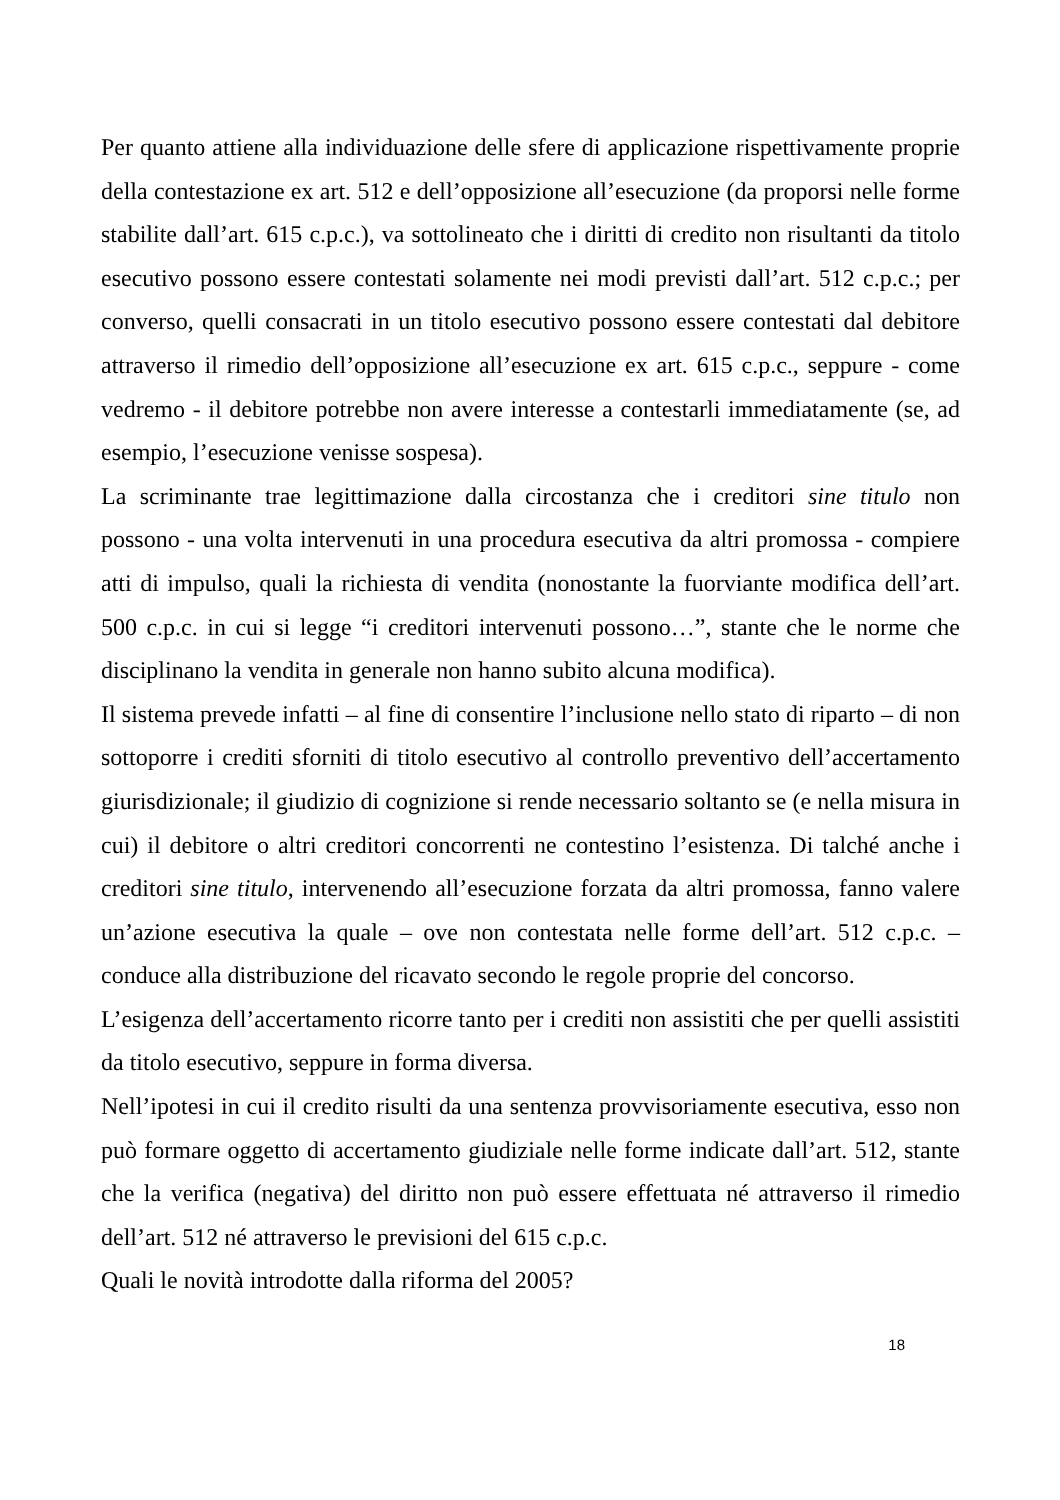Per quanto attiene alla individuazione delle sfere di applicazione rispettivamente proprie della contestazione ex art. 512 e dell’opposizione all’esecuzione (da proporsi nelle forme stabilite dall’art. 615 c.p.c.), va sottolineato che i diritti di credito non risultanti da titolo esecutivo possono essere contestati solamente nei modi previsti dall’art. 512 c.p.c.; per converso, quelli consacrati in un titolo esecutivo possono essere contestati dal debitore attraverso il rimedio dell’opposizione all’esecuzione ex art. 615 c.p.c., seppure - come vedremo - il debitore potrebbe non avere interesse a contestarli immediatamente (se, ad esempio, l’esecuzione venisse sospesa).
La scriminante trae legittimazione dalla circostanza che i creditori sine titulo non possono - una volta intervenuti in una procedura esecutiva da altri promossa - compiere atti di impulso, quali la richiesta di vendita (nonostante la fuorviante modifica dell’art. 500 c.p.c. in cui si legge “i creditori intervenuti possono…”, stante che le norme che disciplinano la vendita in generale non hanno subito alcuna modifica).
Il sistema prevede infatti – al fine di consentire l’inclusione nello stato di riparto – di non sottoporre i crediti sforniti di titolo esecutivo al controllo preventivo dell’accertamento giurisdizionale; il giudizio di cognizione si rende necessario soltanto se (e nella misura in cui) il debitore o altri creditori concorrenti ne contestino l’esistenza. Di talché anche i creditori sine titulo, intervenendo all’esecuzione forzata da altri promossa, fanno valere un’azione esecutiva la quale – ove non contestata nelle forme dell’art. 512 c.p.c. – conduce alla distribuzione del ricavato secondo le regole proprie del concorso.
L’esigenza dell’accertamento ricorre tanto per i crediti non assistiti che per quelli assistiti da titolo esecutivo, seppure in forma diversa.
Nell’ipotesi in cui il credito risulti da una sentenza provvisoriamente esecutiva, esso non può formare oggetto di accertamento giudiziale nelle forme indicate dall’art. 512, stante che la verifica (negativa) del diritto non può essere effettuata né attraverso il rimedio dell’art. 512 né attraverso le previsioni del 615 c.p.c.
Quali le novità introdotte dalla riforma del 2005?
18